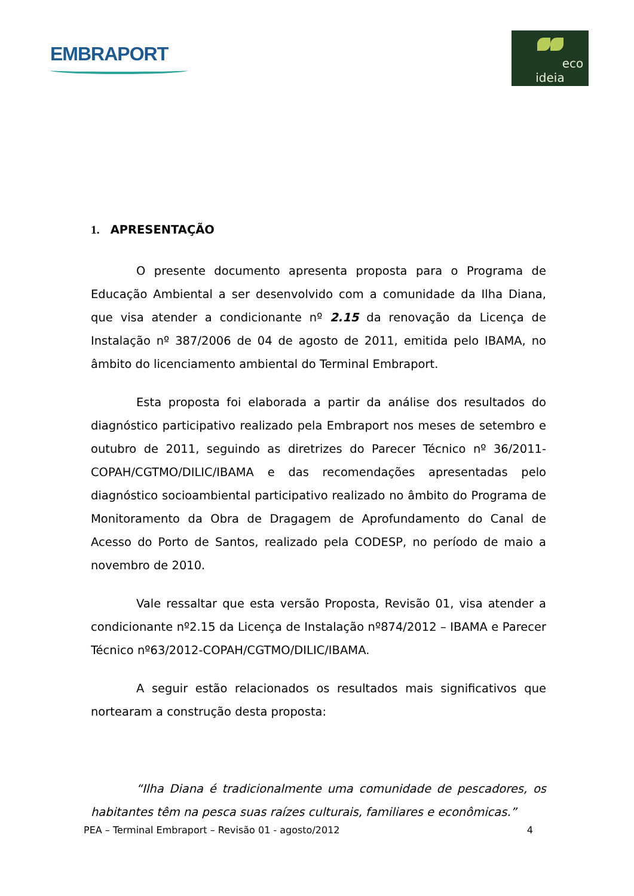EMBRAPORT
eco ideia
1. APRESENTAÇÃO
O presente documento apresenta proposta para o Programa de Educação Ambiental a ser desenvolvido com a comunidade da Ilha Diana, que visa atender a condicionante nº 2.15 da renovação da Licença de Instalação nº 387/2006 de 04 de agosto de 2011, emitida pelo IBAMA, no âmbito do licenciamento ambiental do Terminal Embraport.
Esta proposta foi elaborada a partir da análise dos resultados do diagnóstico participativo realizado pela Embraport nos meses de setembro e outubro de 2011, seguindo as diretrizes do Parecer Técnico nº 36/2011-COPAH/CGTMO/DILIC/IBAMA e das recomendações apresentadas pelo diagnóstico socioambiental participativo realizado no âmbito do Programa de Monitoramento da Obra de Dragagem de Aprofundamento do Canal de Acesso do Porto de Santos, realizado pela CODESP, no período de maio a novembro de 2010.
Vale ressaltar que esta versão Proposta, Revisão 01, visa atender a condicionante nº2.15 da Licença de Instalação nº874/2012 – IBAMA e Parecer Técnico nº63/2012-COPAH/CGTMO/DILIC/IBAMA.
A seguir estão relacionados os resultados mais significativos que nortearam a construção desta proposta:
“Ilha Diana é tradicionalmente uma comunidade de pescadores, os habitantes têm na pesca suas raízes culturais, familiares e econômicas.”
PEA – Terminal Embraport – Revisão 01 - agosto/2012 4